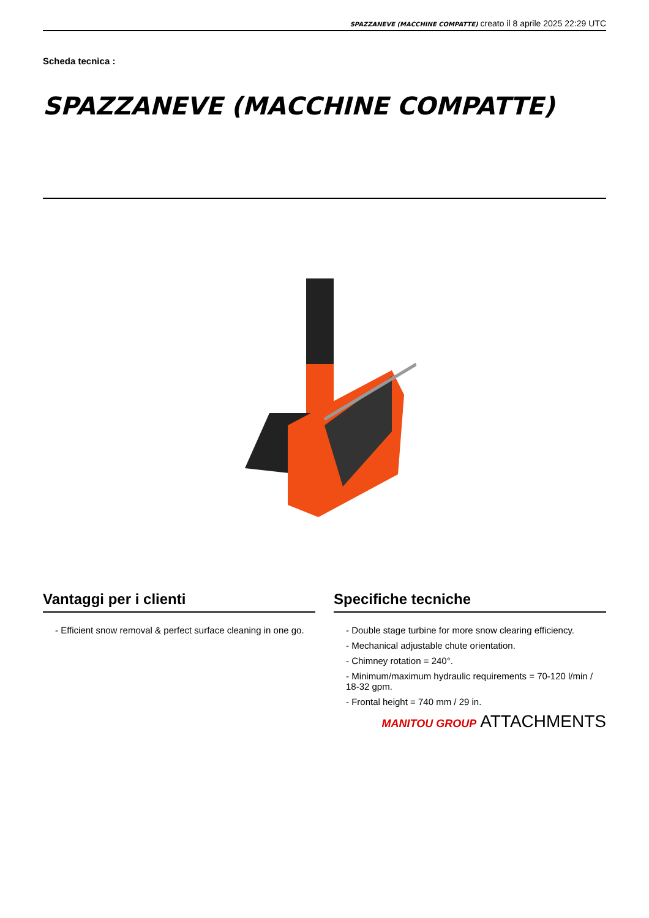SPAZZANEVE (MACCHINE COMPATTE) creato il 8 aprile 2025 22:29 UTC
Scheda tecnica :
SPAZZANEVE (MACCHINE COMPATTE)
Vantaggi per i clienti
- Efficient snow removal & perfect surface cleaning in one go.
Specifiche tecniche
- Double stage turbine for more snow clearing efficiency.
- Mechanical adjustable chute orientation.
- Chimney rotation = 240°.
- Minimum/maximum hydraulic requirements = 70-120 l/min / 18-32 gpm.
- Frontal height = 740 mm / 29 in.
MANITOU GROUP ATTACHMENTS